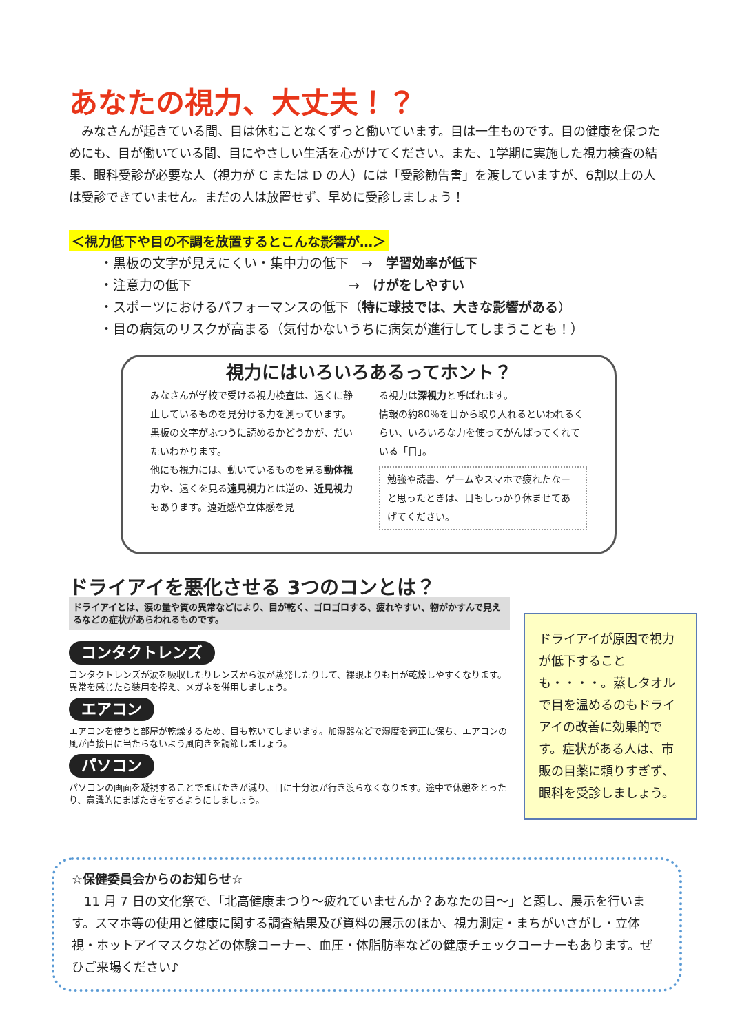あなたの視力、大丈夫！？
　みなさんが起きている間、目は休むことなくずっと働いています。目は一生ものです。目の健康を保つためにも、目が働いている間、目にやさしい生活を心がけてください。また、1学期に実施した視力検査の結果、眼科受診が必要な人（視力が C または D の人）には「受診勧告書」を渡していますが、6割以上の人は受診できていません。まだの人は放置せず、早めに受診しましょう！
＜視力低下や目の不調を放置するとこんな影響が…＞
・黒板の文字が見えにくい・集中力の低下　→　学習効率が低下
・注意力の低下　　　　　　　　　　　　→　けがをしやすい
・スポーツにおけるパフォーマンスの低下（特に球技では、大きな影響がある）
・目の病気のリスクが高まる（気付かないうちに病気が進行してしまうことも！）
視力にはいろいろあるってホント？
みなさんが学校で受ける視力検査は、遠くに静止しているものを見分ける力を測っています。黒板の文字がふつうに読めるかどうかが、だいたいわかります。
他にも視力には、動いているものを見る動体視力や、遠くを見る遠見視力とは逆の、近見視力もあります。遠近感や立体感を見
る視力は深視力と呼ばれます。
情報の約80％を目から取り入れるといわれるくらい、いろいろな力を使ってがんばってくれている「目」。
勉強や読書、ゲームやスマホで疲れたなーと思ったときは、目もしっかり休ませてあげてください。
ドライアイを悪化させる 3つのコンとは？
ドライアイとは、涙の量や質の異常などにより、目が乾く、ゴロゴロする、疲れやすい、物がかすんで見えるなどの症状があらわれるものです。
コンタクトレンズ
コンタクトレンズが涙を吸収したりレンズから涙が蒸発したりして、裸眼よりも目が乾燥しやすくなります。異常を感じたら装用を控え、メガネを併用しましょう。
エアコン
エアコンを使うと部屋が乾燥するため、目も乾いてしまいます。加湿器などで湿度を適正に保ち、エアコンの風が直接目に当たらないよう風向きを調節しましょう。
パソコン
パソコンの画面を凝視することでまばたきが減り、目に十分涙が行き渡らなくなります。途中で休憩をとったり、意識的にまばたきをするようにしましょう。
ドライアイが原因で視力が低下することも・・・・。蒸しタオルで目を温めるのもドライアイの改善に効果的です。症状がある人は、市販の目薬に頼りすぎず、眼科を受診しましょう。
☆保健委員会からのお知らせ☆
　11 月 7 日の文化祭で、「北高健康まつり～疲れていませんか？あなたの目～」と題し、展示を行います。スマホ等の使用と健康に関する調査結果及び資料の展示のほか、視力測定・まちがいさがし・立体視・ホットアイマスクなどの体験コーナー、血圧・体脂肪率などの健康チェックコーナーもあります。ぜひご来場ください♪